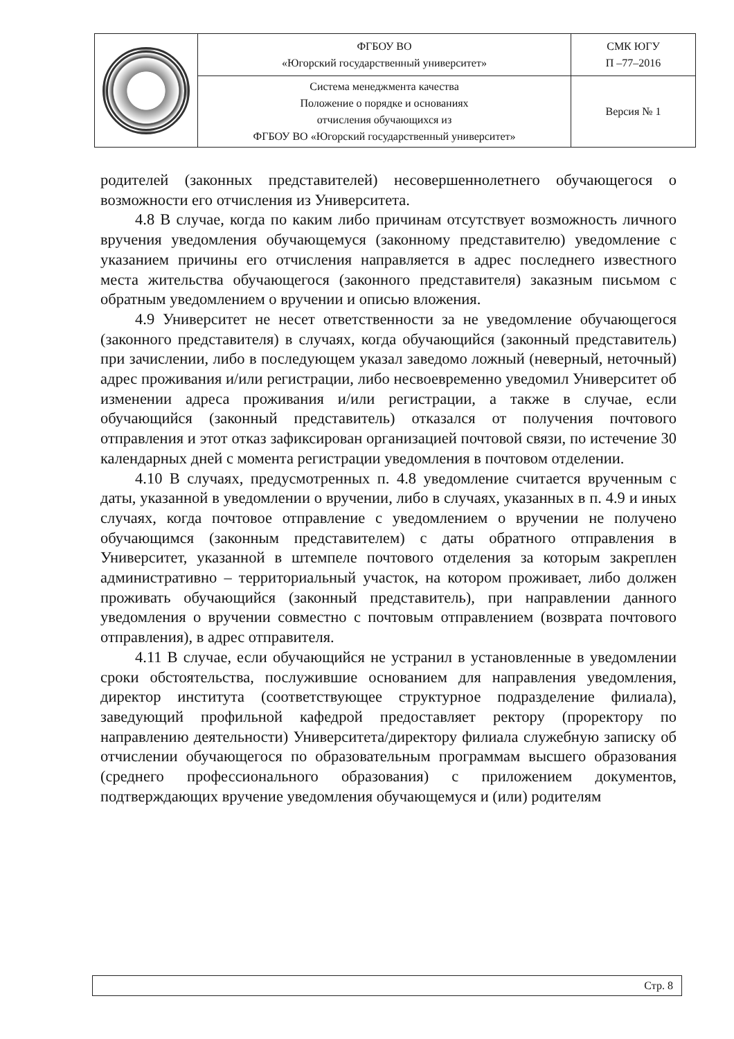| | ФГБОУ ВО «Югорский государственный университет» | СМК ЮГУ П –77–2016 |
| | Система менеджмента качества Положение о порядке и основаниях отчисления обучающихся из ФГБОУ ВО «Югорский государственный университет» | Версия № 1 |
родителей (законных представителей) несовершеннолетнего обучающегося о возможности его отчисления из Университета.
4.8 В случае, когда по каким либо причинам отсутствует возможность личного вручения уведомления обучающемуся (законному представителю) уведомление с указанием причины его отчисления направляется в адрес последнего известного места жительства обучающегося (законного представителя) заказным письмом с обратным уведомлением о вручении и описью вложения.
4.9 Университет не несет ответственности за не уведомление обучающегося (законного представителя) в случаях, когда обучающийся (законный представитель) при зачислении, либо в последующем указал заведомо ложный (неверный, неточный) адрес проживания и/или регистрации, либо несвоевременно уведомил Университет об изменении адреса проживания и/или регистрации, а также в случае, если обучающийся (законный представитель) отказался от получения почтового отправления и этот отказ зафиксирован организацией почтовой связи, по истечение 30 календарных дней с момента регистрации уведомления в почтовом отделении.
4.10 В случаях, предусмотренных п. 4.8 уведомление считается врученным с даты, указанной в уведомлении о вручении, либо в случаях, указанных в п. 4.9 и иных случаях, когда почтовое отправление с уведомлением о вручении не получено обучающимся (законным представителем) с даты обратного отправления в Университет, указанной в штемпеле почтового отделения за которым закреплен административно – территориальный участок, на котором проживает, либо должен проживать обучающийся (законный представитель), при направлении данного уведомления о вручении совместно с почтовым отправлением (возврата почтового отправления), в адрес отправителя.
4.11 В случае, если обучающийся не устранил в установленные в уведомлении сроки обстоятельства, послужившие основанием для направления уведомления, директор института (соответствующее структурное подразделение филиала), заведующий профильной кафедрой предоставляет ректору (проректору по направлению деятельности) Университета/директору филиала служебную записку об отчислении обучающегося по образовательным программам высшего образования (среднего профессионального образования) с приложением документов, подтверждающих вручение уведомления обучающемуся и (или) родителям
Стр. 8